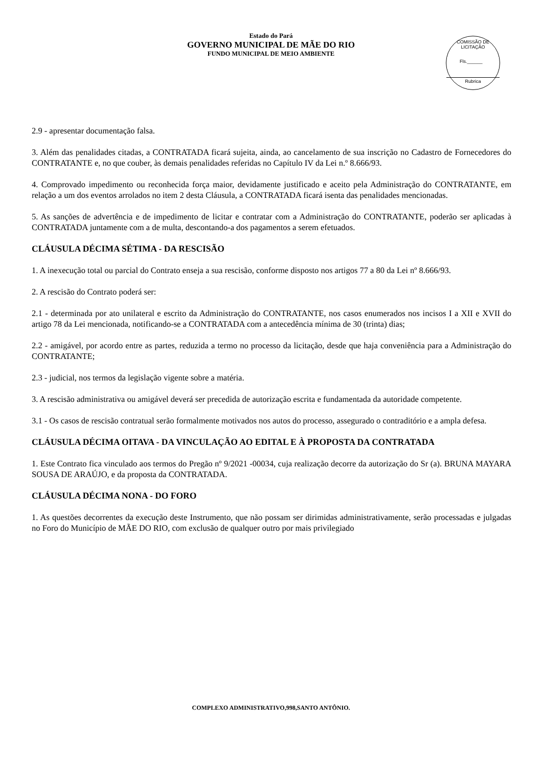Estado do Pará
GOVERNO MUNICIPAL DE MÃE DO RIO
FUNDO MUNICIPAL DE MEIO AMBIENTE
COMISSÃO DE LICITAÇÃO
Fls.______
Rubrica
2.9 - apresentar documentação falsa.
3. Além das penalidades citadas, a CONTRATADA ficará sujeita, ainda, ao cancelamento de sua inscrição no Cadastro de Fornecedores do CONTRATANTE e, no que couber, às demais penalidades referidas no Capítulo IV da Lei n.º 8.666/93.
4. Comprovado impedimento ou reconhecida força maior, devidamente justificado e aceito pela Administração do CONTRATANTE, em relação a um dos eventos arrolados no item 2 desta Cláusula, a CONTRATADA ficará isenta das penalidades mencionadas.
5. As sanções de advertência e de impedimento de licitar e contratar com a Administração do CONTRATANTE, poderão ser aplicadas à CONTRATADA juntamente com a de multa, descontando-a dos pagamentos a serem efetuados.
CLÁUSULA DÉCIMA SÉTIMA - DA RESCISÃO
1. A inexecução total ou parcial do Contrato enseja a sua rescisão, conforme disposto nos artigos 77 a 80 da Lei nº 8.666/93.
2. A rescisão do Contrato poderá ser:
2.1 - determinada por ato unilateral e escrito da Administração do CONTRATANTE, nos casos enumerados nos incisos I a XII e XVII do artigo 78 da Lei mencionada, notificando-se a CONTRATADA com a antecedência mínima de 30 (trinta) dias;
2.2 - amigável, por acordo entre as partes, reduzida a termo no processo da licitação, desde que haja conveniência para a Administração do CONTRATANTE;
2.3 - judicial, nos termos da legislação vigente sobre a matéria.
3. A rescisão administrativa ou amigável deverá ser precedida de autorização escrita e fundamentada da autoridade competente.
3.1 - Os casos de rescisão contratual serão formalmente motivados nos autos do processo, assegurado o contraditório e a ampla defesa.
CLÁUSULA DÉCIMA OITAVA - DA VINCULAÇÃO AO EDITAL E À PROPOSTA DA CONTRATADA
1. Este Contrato fica vinculado aos termos do Pregão nº 9/2021 -00034, cuja realização decorre da autorização do Sr (a). BRUNA MAYARA SOUSA DE ARAÚJO, e da proposta da CONTRATADA.
CLÁUSULA DÉCIMA NONA - DO FORO
1. As questões decorrentes da execução deste Instrumento, que não possam ser dirimidas administrativamente, serão processadas e julgadas no Foro do Município de MÃE DO RIO, com exclusão de qualquer outro por mais privilegiado
COMPLEXO ADMINISTRATIVO,998,SANTO ANTÔNIO.